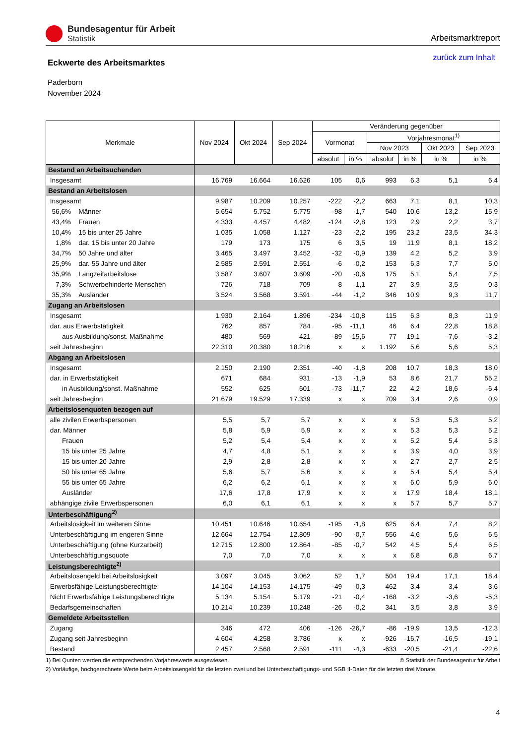Bundesagentur für Arbeit
Statistik
Arbeitsmarktreport
Eckwerte des Arbeitsmarktes
zurück zum Inhalt
Paderborn
November 2024
| Merkmale | Nov 2024 | Okt 2024 | Sep 2024 | Veränderung gegenüber | | | | | |
| --- | --- | --- | --- | --- | --- | --- | --- | --- | --- |
| | | | | Vormonat | | Vorjahresmonat<sup>1)</sup> | | | |
| | | | | | | Nov 2023 | | Okt 2023 | Sep 2023 |
| | | | | absolut | in % | absolut | in % | in % | in % |
| Bestand an Arbeitsuchenden | | | | | | | | | |
| Insgesamt | 16.769 | 16.664 | 16.626 | 105 | 0,6 | 993 | 6,3 | 5,1 | 6,4 |
| Bestand an Arbeitslosen | | | | | | | | | |
| Insgesamt | 9.987 | 10.209 | 10.257 | -222 | -2,2 | 663 | 7,1 | 8,1 | 10,3 |
| 56,6% Männer | 5.654 | 5.752 | 5.775 | -98 | -1,7 | 540 | 10,6 | 13,2 | 15,9 |
| 43,4% Frauen | 4.333 | 4.457 | 4.482 | -124 | -2,8 | 123 | 2,9 | 2,2 | 3,7 |
| 10,4% 15 bis unter 25 Jahre | 1.035 | 1.058 | 1.127 | -23 | -2,2 | 195 | 23,2 | 23,5 | 34,3 |
| 1,8% dar. 15 bis unter 20 Jahre | 179 | 173 | 175 | 6 | 3,5 | 19 | 11,9 | 8,1 | 18,2 |
| 34,7% 50 Jahre und älter | 3.465 | 3.497 | 3.452 | -32 | -0,9 | 139 | 4,2 | 5,2 | 3,9 |
| 25,9% dar. 55 Jahre und älter | 2.585 | 2.591 | 2.551 | -6 | -0,2 | 153 | 6,3 | 7,7 | 5,0 |
| 35,9% Langzeitarbeitslose | 3.587 | 3.607 | 3.609 | -20 | -0,6 | 175 | 5,1 | 5,4 | 7,5 |
| 7,3% Schwerbehinderte Menschen | 726 | 718 | 709 | 8 | 1,1 | 27 | 3,9 | 3,5 | 0,3 |
| 35,3% Ausländer | 3.524 | 3.568 | 3.591 | -44 | -1,2 | 346 | 10,9 | 9,3 | 11,7 |
| Zugang an Arbeitslosen | | | | | | | | | |
| Insgesamt | 1.930 | 2.164 | 1.896 | -234 | -10,8 | 115 | 6,3 | 8,3 | 11,9 |
| dar. aus Erwerbstätigkeit | 762 | 857 | 784 | -95 | -11,1 | 46 | 6,4 | 22,8 | 18,8 |
| aus Ausbildung/sonst. Maßnahme | 480 | 569 | 421 | -89 | -15,6 | 77 | 19,1 | -7,6 | -3,2 |
| seit Jahresbeginn | 22.310 | 20.380 | 18.216 | x | x | 1.192 | 5,6 | 5,6 | 5,3 |
| Abgang an Arbeitslosen | | | | | | | | | |
| Insgesamt | 2.150 | 2.190 | 2.351 | -40 | -1,8 | 208 | 10,7 | 18,3 | 18,0 |
| dar. in Erwerbstätigkeit | 671 | 684 | 931 | -13 | -1,9 | 53 | 8,6 | 21,7 | 55,2 |
| in Ausbildung/sonst. Maßnahme | 552 | 625 | 601 | -73 | -11,7 | 22 | 4,2 | 18,6 | -6,4 |
| seit Jahresbeginn | 21.679 | 19.529 | 17.339 | x | x | 709 | 3,4 | 2,6 | 0,9 |
| Arbeitslosenquoten bezogen auf | | | | | | | | | |
| alle zivilen Erwerbspersonen | 5,5 | 5,7 | 5,7 | x | x | x | 5,3 | 5,3 | 5,2 |
| dar. Männer | 5,8 | 5,9 | 5,9 | x | x | x | 5,3 | 5,3 | 5,2 |
| Frauen | 5,2 | 5,4 | 5,4 | x | x | x | 5,2 | 5,4 | 5,3 |
| 15 bis unter 25 Jahre | 4,7 | 4,8 | 5,1 | x | x | x | 3,9 | 4,0 | 3,9 |
| 15 bis unter 20 Jahre | 2,9 | 2,8 | 2,8 | x | x | x | 2,7 | 2,7 | 2,5 |
| 50 bis unter 65 Jahre | 5,6 | 5,7 | 5,6 | x | x | x | 5,4 | 5,4 | 5,4 |
| 55 bis unter 65 Jahre | 6,2 | 6,2 | 6,1 | x | x | x | 6,0 | 5,9 | 6,0 |
| Ausländer | 17,6 | 17,8 | 17,9 | x | x | x | 17,9 | 18,4 | 18,1 |
| abhängige zivile Erwerbspersonen | 6,0 | 6,1 | 6,1 | x | x | x | 5,7 | 5,7 | 5,7 |
| Unterbeschäftigung<sup>2)</sup> | | | | | | | | | |
| Arbeitslosigkeit im weiteren Sinne | 10.451 | 10.646 | 10.654 | -195 | -1,8 | 625 | 6,4 | 7,4 | 8,2 |
| Unterbeschäftigung im engeren Sinne | 12.664 | 12.754 | 12.809 | -90 | -0,7 | 556 | 4,6 | 5,6 | 6,5 |
| Unterbeschäftigung (ohne Kurzarbeit) | 12.715 | 12.800 | 12.864 | -85 | -0,7 | 542 | 4,5 | 5,4 | 6,5 |
| Unterbeschäftigungsquote | 7,0 | 7,0 | 7,0 | x | x | x | 6,8 | 6,8 | 6,7 |
| Leistungsberechtigte<sup>2)</sup> | | | | | | | | | |
| Arbeitslosengeld bei Arbeitslosigkeit | 3.097 | 3.045 | 3.062 | 52 | 1,7 | 504 | 19,4 | 17,1 | 18,4 |
| Erwerbsfähige Leistungsberechtigte | 14.104 | 14.153 | 14.175 | -49 | -0,3 | 462 | 3,4 | 3,4 | 3,6 |
| Nicht Erwerbsfähige Leistungsberechtigte | 5.134 | 5.154 | 5.179 | -21 | -0,4 | -168 | -3,2 | -3,6 | -5,3 |
| Bedarfsgemeinschaften | 10.214 | 10.239 | 10.248 | -26 | -0,2 | 341 | 3,5 | 3,8 | 3,9 |
| Gemeldete Arbeitsstellen | | | | | | | | | |
| Zugang | 346 | 472 | 406 | -126 | -26,7 | -86 | -19,9 | 13,5 | -12,3 |
| Zugang seit Jahresbeginn | 4.604 | 4.258 | 3.786 | x | x | -926 | -16,7 | -16,5 | -19,1 |
| Bestand | 2.457 | 2.568 | 2.591 | -111 | -4,3 | -633 | -20,5 | -21,4 | -22,6 |
1) Bei Quoten werden die entsprechenden Vorjahreswerte ausgewiesen. © Statistik der Bundesagentur für Arbeit
2) Vorläufige, hochgerechnete Werte beim Arbeitslosengeld für die letzten zwei und bei Unterbeschäftigungs- und SGB II-Daten für die letzten drei Monate.
4